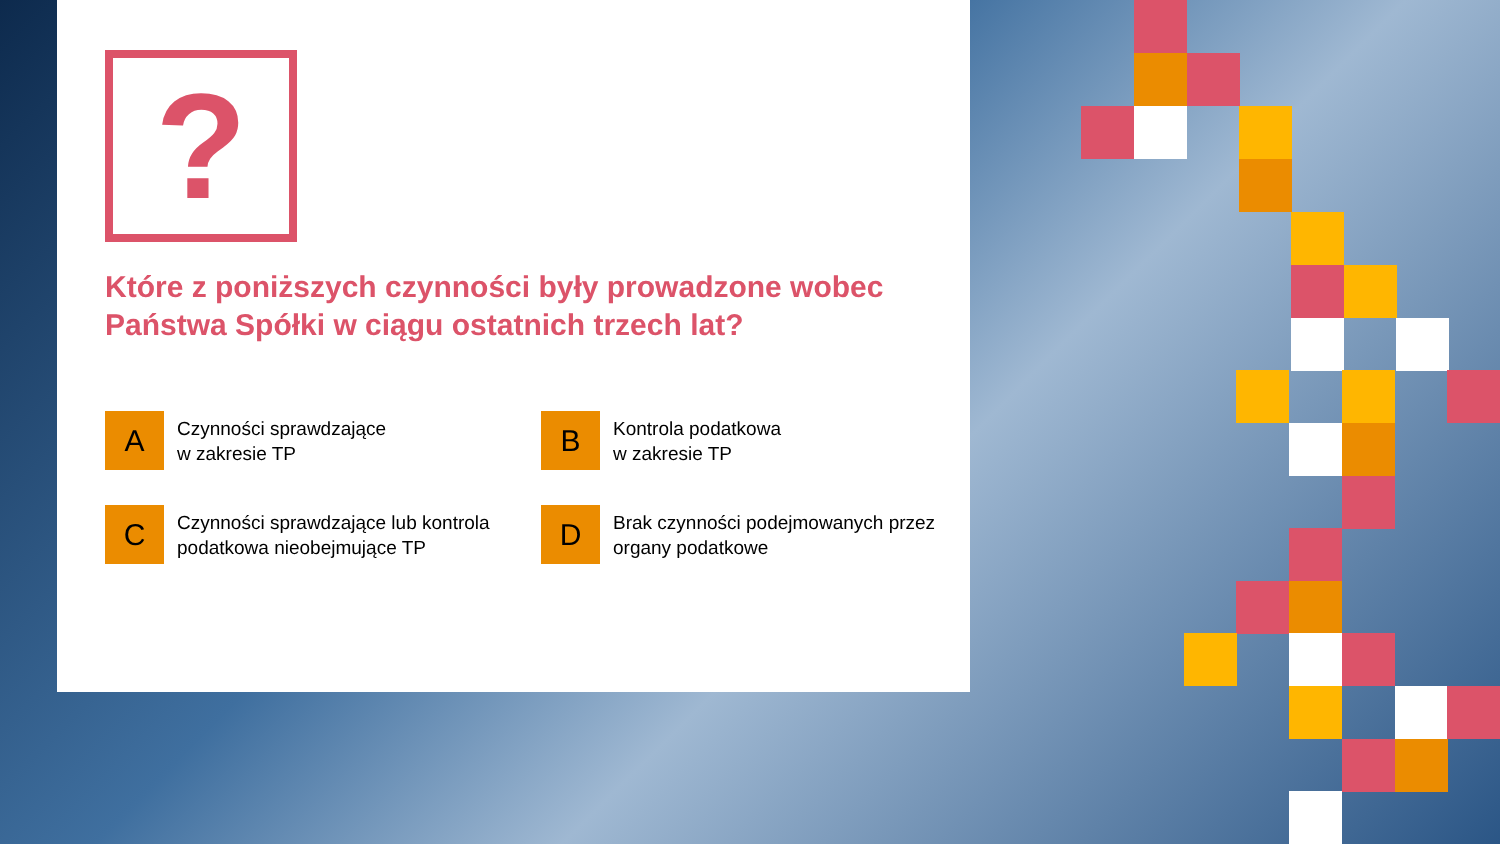?
Które z poniższych czynności były prowadzone wobec Państwa Spółki w ciągu ostatnich trzech lat?
A
Czynności sprawdzające
w zakresie TP
B
Kontrola podatkowa
w zakresie TP
C
Czynności sprawdzające lub kontrola podatkowa nieobejmujące TP
D
Brak czynności podejmowanych przez organy podatkowe